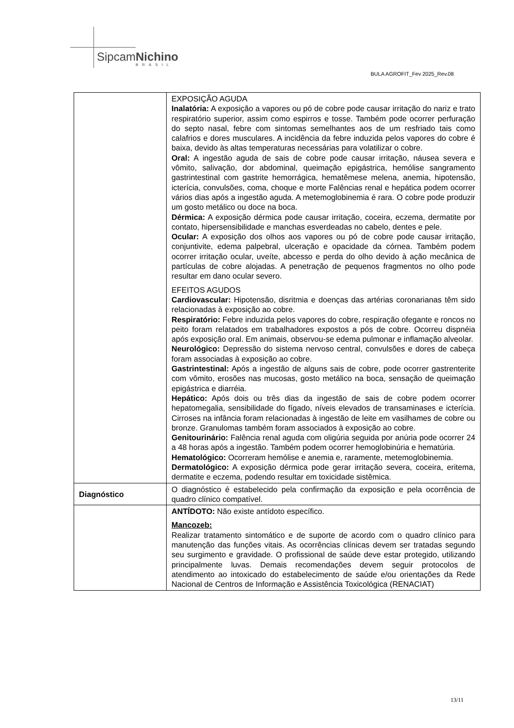SipcamNichino
BRASIL
BULA AGROFIT_Fev 2025_Rev.08
| | EXPOSIÇÃO AGUDA Inalatória: A exposição a vapores ou pó de cobre pode causar irritação do nariz e trato respiratório superior, assim como espirros e tosse. Também pode ocorrer perfuração do septo nasal, febre com sintomas semelhantes aos de um resfriado tais como calafrios e dores musculares. A incidência da febre induzida pelos vapores do cobre é baixa, devido às altas temperaturas necessárias para volatilizar o cobre. Oral: A ingestão aguda de sais de cobre pode causar irritação, náusea severa e vômito, salivação, dor abdominal, queimação epigástrica, hemólise sangramento gastrintestinal com gastrite hemorrágica, hematêmese melena, anemia, hipotensão, icterícia, convulsões, coma, choque e morte Falências renal e hepática podem ocorrer vários dias após a ingestão aguda. A metemoglobinemia é rara. O cobre pode produzir um gosto metálico ou doce na boca. Dérmica: A exposição dérmica pode causar irritação, coceira, eczema, dermatite por contato, hipersensibilidade e manchas esverdeadas no cabelo, dentes e pele. Ocular: A exposição dos olhos aos vapores ou pó de cobre pode causar irritação, conjuntivite, edema palpebral, ulceração e opacidade da córnea. Também podem ocorrer irritação ocular, uveíte, abcesso e perda do olho devido à ação mecânica de partículas de cobre alojadas. A penetração de pequenos fragmentos no olho pode resultar em dano ocular severo. EFEITOS AGUDOS Cardiovascular: Hipotensão, disritmia e doenças das artérias coronarianas têm sido relacionadas à exposição ao cobre. Respiratório: Febre induzida pelos vapores do cobre, respiração ofegante e roncos no peito foram relatados em trabalhadores expostos a pós de cobre. Ocorreu dispnéia após exposição oral. Em animais, observou-se edema pulmonar e inflamação alveolar. Neurológico: Depressão do sistema nervoso central, convulsões e dores de cabeça foram associadas à exposição ao cobre. Gastrintestinal: Após a ingestão de alguns sais de cobre, pode ocorrer gastrenterite com vômito, erosões nas mucosas, gosto metálico na boca, sensação de queimação epigástrica e diarréia. Hepático: Após dois ou três dias da ingestão de sais de cobre podem ocorrer hepatomegalia, sensibilidade do fígado, níveis elevados de transaminases e icterícia. Cirroses na infância foram relacionadas à ingestão de leite em vasilhames de cobre ou bronze. Granulomas também foram associados à exposição ao cobre. Genitourinário: Falência renal aguda com oligúria seguida por anúria pode ocorrer 24 a 48 horas após a ingestão. Também podem ocorrer hemoglobinúria e hematúria. Hematológico: Ocorreram hemólise e anemia e, raramente, metemoglobinemia. Dermatológico: A exposição dérmica pode gerar irritação severa, coceira, eritema, dermatite e eczema, podendo resultar em toxicidade sistêmica. |
| Diagnóstico | O diagnóstico é estabelecido pela confirmação da exposição e pela ocorrência de quadro clínico compatível. |
| | ANTÍDOTO: Não existe antídoto específico. Mancozeb: Realizar tratamento sintomático e de suporte de acordo com o quadro clínico para manutenção das funções vitais. As ocorrências clínicas devem ser tratadas segundo seu surgimento e gravidade. O profissional de saúde deve estar protegido, utilizando principalmente luvas. Demais recomendações devem seguir protocolos de atendimento ao intoxicado do estabelecimento de saúde e/ou orientações da Rede Nacional de Centros de Informação e Assistência Toxicológica (RENACIAT) |
13/11